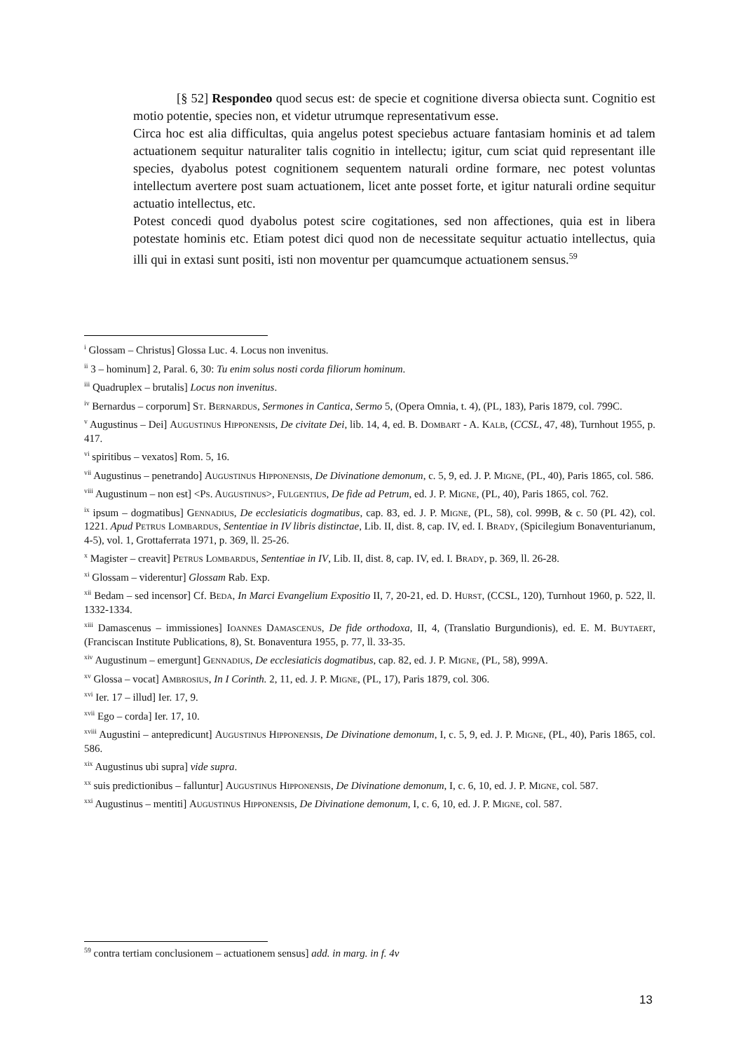[§ 52] Respondeo quod secus est: de specie et cognitione diversa obiecta sunt. Cognitio est motio potentie, species non, et videtur utrumque representativum esse.
Circa hoc est alia difficultas, quia angelus potest speciebus actuare fantasiam hominis et ad talem actuationem sequitur naturaliter talis cognitio in intellectu; igitur, cum sciat quid representant ille species, dyabolus potest cognitionem sequentem naturali ordine formare, nec potest voluntas intellectum avertere post suam actuationem, licet ante posset forte, et igitur naturali ordine sequitur actuatio intellectus, etc.
Potest concedi quod dyabolus potest scire cogitationes, sed non affectiones, quia est in libera potestate hominis etc. Etiam potest dici quod non de necessitate sequitur actuatio intellectus, quia illi qui in extasi sunt positi, isti non moventur per quamcumque actuationem sensus.<sup>59</sup>
<sup>i</sup> Glossam – Christus] Glossa Luc. 4. Locus non invenitus.
<sup>ii</sup> 3 – hominum] 2, Paral. 6, 30: Tu enim solus nosti corda filiorum hominum.
<sup>iii</sup> Quadruplex – brutalis] Locus non invenitus.
<sup>iv</sup> Bernardus – corporum] St. Bernardus, Sermones in Cantica, Sermo 5, (Opera Omnia, t. 4), (PL, 183), Paris 1879, col. 799C.
<sup>v</sup> Augustinus – Dei] Augustinus Hipponensis, De civitate Dei, lib. 14, 4, ed. B. Dombart - A. Kalb, (CCSL, 47, 48), Turnhout 1955, p. 417.
<sup>vi</sup> spiritibus – vexatos] Rom. 5, 16.
<sup>vii</sup> Augustinus – penetrando] Augustinus Hipponensis, De Divinatione demonum, c. 5, 9, ed. J. P. Migne, (PL, 40), Paris 1865, col. 586.
<sup>viii</sup> Augustinum – non est] <Ps. Augustinus>, Fulgentius, De fide ad Petrum, ed. J. P. Migne, (PL, 40), Paris 1865, col. 762.
<sup>ix</sup> ipsum – dogmatibus] Gennadius, De ecclesiaticis dogmatibus, cap. 83, ed. J. P. Migne, (PL, 58), col. 999B, & c. 50 (PL 42), col. 1221. Apud Petrus Lombardus, Sententiae in IV libris distinctae, Lib. II, dist. 8, cap. IV, ed. I. Brady, (Spicilegium Bonaventurianum, 4-5), vol. 1, Grottaferrata 1971, p. 369, ll. 25-26.
<sup>x</sup> Magister – creavit] Petrus Lombardus, Sententiae in IV, Lib. II, dist. 8, cap. IV, ed. I. Brady, p. 369, ll. 26-28.
<sup>xi</sup> Glossam – viderentur] Glossam Rab. Exp.
<sup>xii</sup> Bedam – sed incensor] Cf. Beda, In Marci Evangelium Expositio II, 7, 20-21, ed. D. Hurst, (CCSL, 120), Turnhout 1960, p. 522, ll. 1332-1334.
<sup>xiii</sup> Damascenus – immissiones] Ioannes Damascenus, De fide orthodoxa, II, 4, (Translatio Burgundionis), ed. E. M. Buytaert, (Franciscan Institute Publications, 8), St. Bonaventura 1955, p. 77, ll. 33-35.
<sup>xiv</sup> Augustinum – emergunt] Gennadius, De ecclesiaticis dogmatibus, cap. 82, ed. J. P. Migne, (PL, 58), 999A.
<sup>xv</sup> Glossa – vocat] Ambrosius, In I Corinth. 2, 11, ed. J. P. Migne, (PL, 17), Paris 1879, col. 306.
<sup>xvi</sup> Ier. 17 – illud] Ier. 17, 9.
<sup>xvii</sup> Ego – corda] Ier. 17, 10.
<sup>xviii</sup> Augustini – antepredicunt] Augustinus Hipponensis, De Divinatione demonum, I, c. 5, 9, ed. J. P. Migne, (PL, 40), Paris 1865, col. 586.
<sup>xix</sup> Augustinus ubi supra] vide supra.
<sup>xx</sup> suis predictionibus – falluntur] Augustinus Hipponensis, De Divinatione demonum, I, c. 6, 10, ed. J. P. Migne, col. 587.
<sup>xxi</sup> Augustinus – mentiti] Augustinus Hipponensis, De Divinatione demonum, I, c. 6, 10, ed. J. P. Migne, col. 587.
<sup>59</sup> contra tertiam conclusionem – actuationem sensus] add. in marg. in f. 4v
13